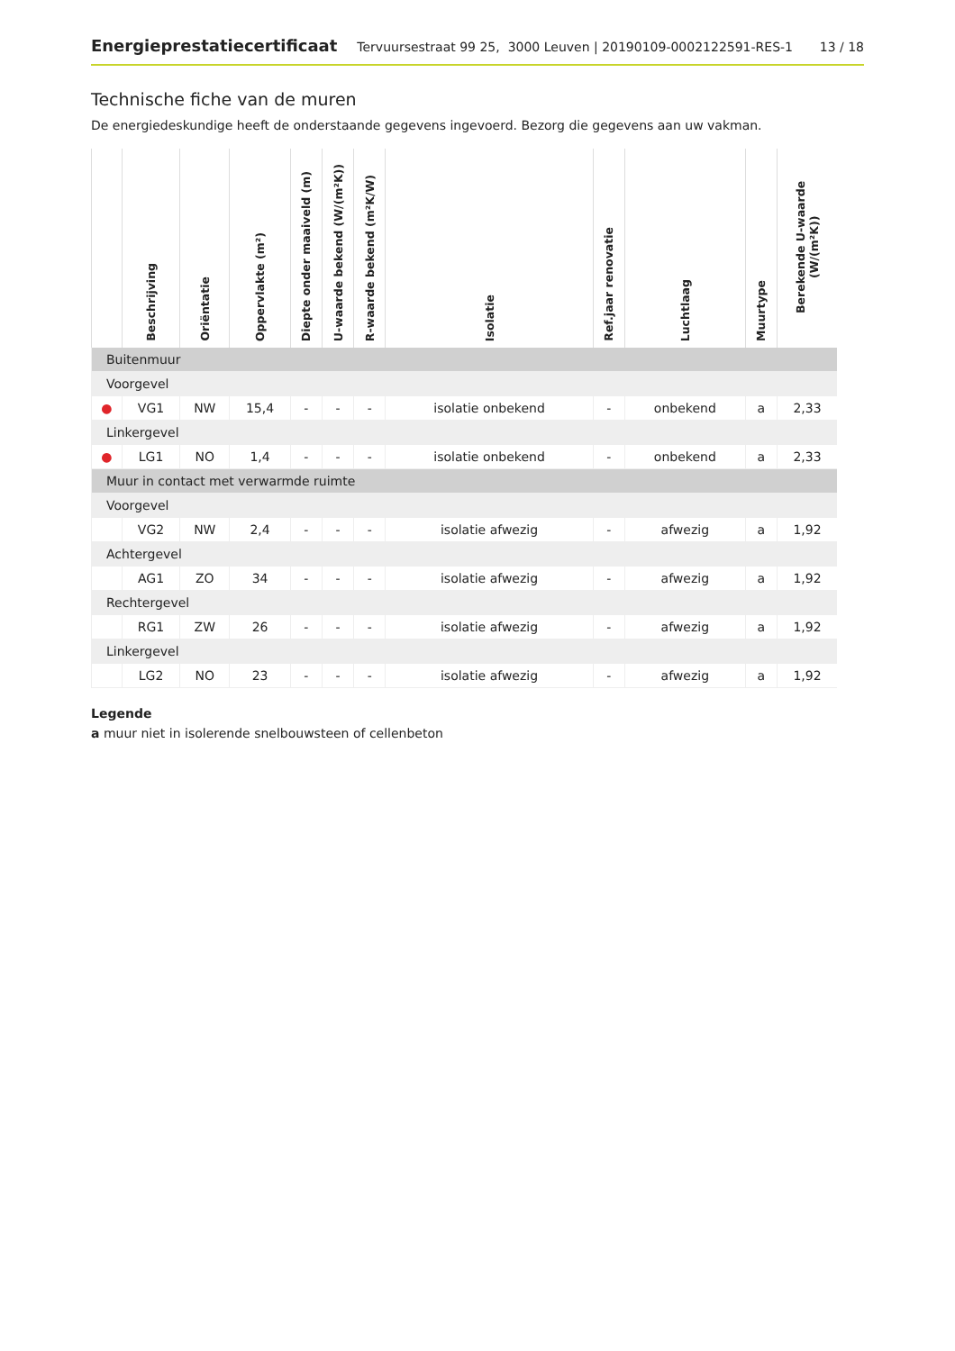Energieprestatiecertificaat Tervuursestraat 99 25, 3000 Leuven | 20190109-0002122591-RES-1 13 / 18
Technische fiche van de muren
De energiedeskundige heeft de onderstaande gegevens ingevoerd. Bezorg die gegevens aan uw vakman.
| | Beschrijving | Oriëntatie | Oppervlakte (m²) | Diepte onder maaiveld (m) | U-waarde bekend (W/(m²K)) | R-waarde bekend (m²K/W) | Isolatie | Ref.jaar renovatie | Luchtlaag | Muurtype | Berekende U-waarde (W/(m²K)) |
| --- | --- | --- | --- | --- | --- | --- | --- | --- | --- | --- | --- |
| Buitenmuur | | | | | | | | | | | |
| Voorgevel | | | | | | | | | | | |
| ● | VG1 | NW | 15,4 | - | - | - | isolatie onbekend | - | onbekend | a | 2,33 |
| Linkergevel | | | | | | | | | | | |
| ● | LG1 | NO | 1,4 | - | - | - | isolatie onbekend | - | onbekend | a | 2,33 |
| Muur in contact met verwarmde ruimte | | | | | | | | | | | |
| Voorgevel | | | | | | | | | | | |
| | VG2 | NW | 2,4 | - | - | - | isolatie afwezig | - | afwezig | a | 1,92 |
| Achtergevel | | | | | | | | | | | |
| | AG1 | ZO | 34 | - | - | - | isolatie afwezig | - | afwezig | a | 1,92 |
| Rechtergevel | | | | | | | | | | | |
| | RG1 | ZW | 26 | - | - | - | isolatie afwezig | - | afwezig | a | 1,92 |
| Linkergevel | | | | | | | | | | | |
| | LG2 | NO | 23 | - | - | - | isolatie afwezig | - | afwezig | a | 1,92 |
Legende
a muur niet in isolerende snelbouwsteen of cellenbeton